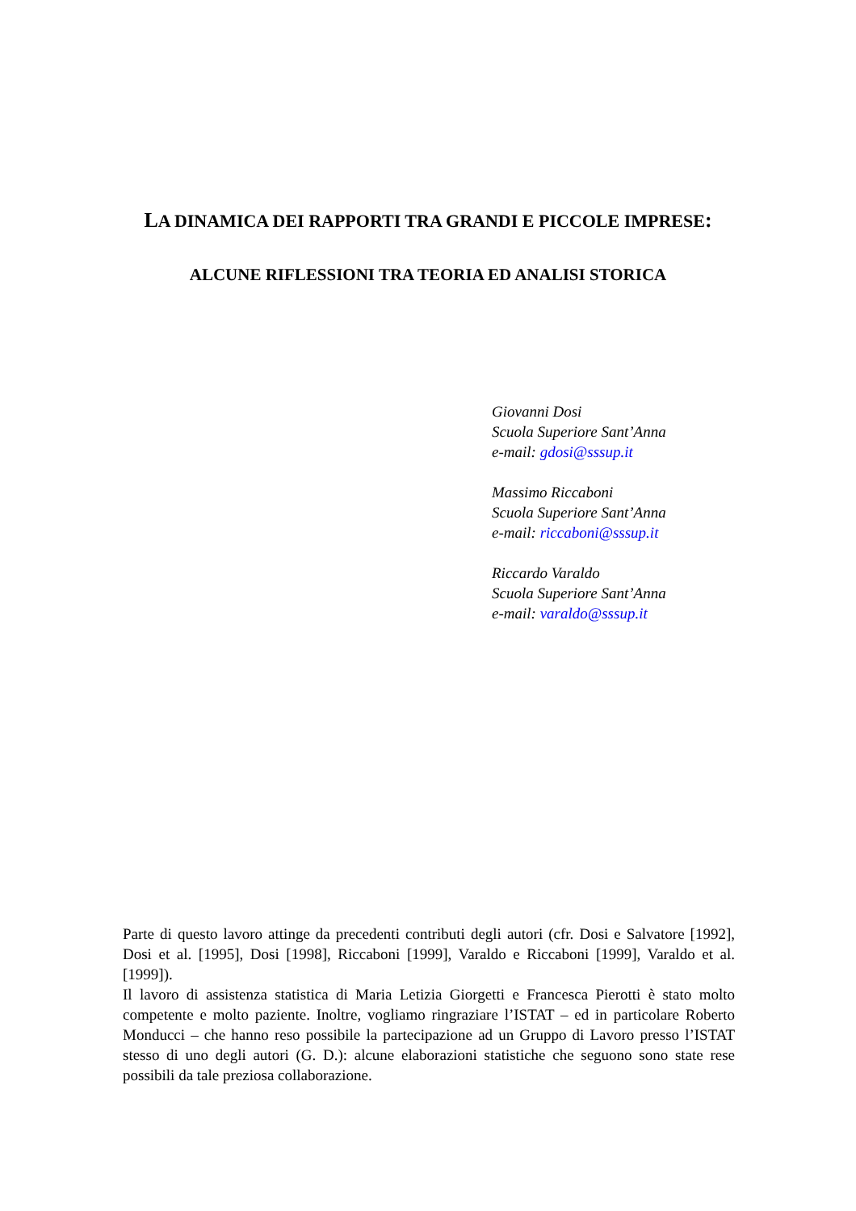LA DINAMICA DEI RAPPORTI TRA GRANDI E PICCOLE IMPRESE:
ALCUNE RIFLESSIONI TRA TEORIA ED ANALISI STORICA
Giovanni Dosi
Scuola Superiore Sant’Anna
e-mail: gdosi@sssup.it
Massimo Riccaboni
Scuola Superiore Sant’Anna
e-mail: riccaboni@sssup.it
Riccardo Varaldo
Scuola Superiore Sant’Anna
e-mail: varaldo@sssup.it
Parte di questo lavoro attinge da precedenti contributi degli autori (cfr. Dosi e Salvatore [1992], Dosi et al. [1995], Dosi [1998], Riccaboni [1999], Varaldo e Riccaboni [1999], Varaldo et al. [1999]).
Il lavoro di assistenza statistica di Maria Letizia Giorgetti e Francesca Pierotti è stato molto competente e molto paziente. Inoltre, vogliamo ringraziare l’ISTAT – ed in particolare Roberto Monducci – che hanno reso possibile la partecipazione ad un Gruppo di Lavoro presso l’ISTAT stesso di uno degli autori (G. D.): alcune elaborazioni statistiche che seguono sono state rese possibili da tale preziosa collaborazione.